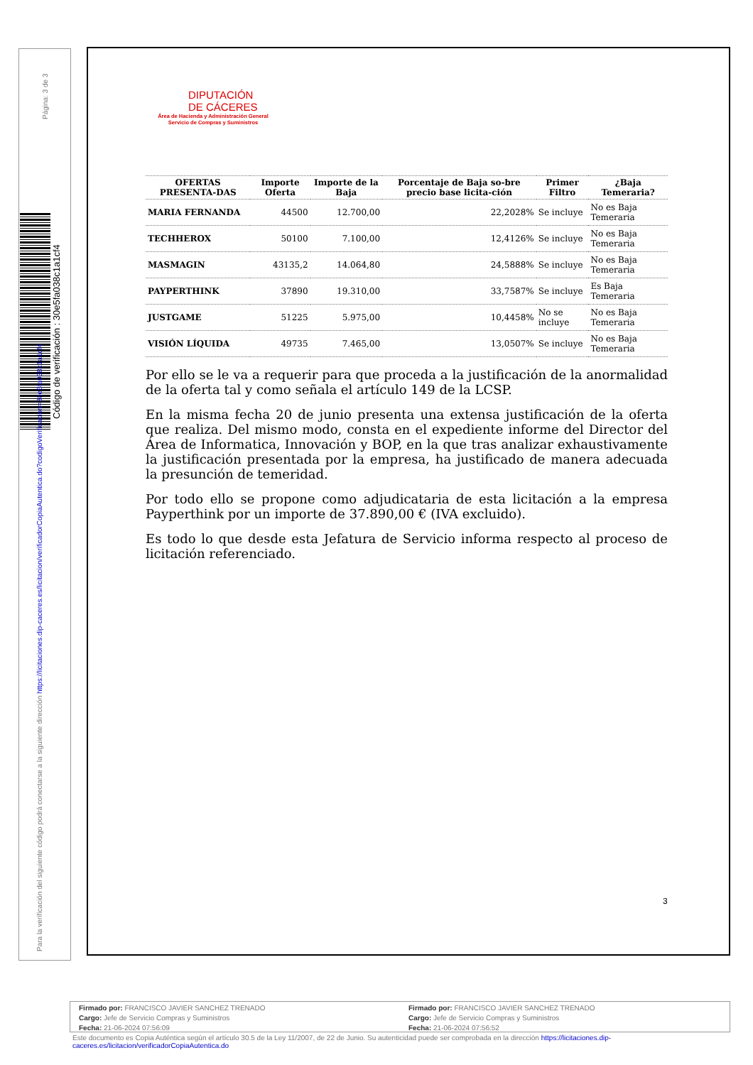Página: 3 de 3
Código de verificación : 30e5fa038c1a1cf4
Para la verificación del siguiente código podrá conectarse a la siguiente dirección https://licitaciones.dip-caceres.es/licitacion/verificadorCopiaAutentica.do?codigoVerificacion=30e5fa038c1a1cf4
DIPUTACIÓN
DE CÁCERES
Área de Hacienda y Administración General
Servicio de Compras y Suministros
| OFERTAS PRESENTA-DAS | Importe Oferta | Importe de la Baja | Porcentaje de Baja so-bre precio base licita-ción | Primer Filtro | ¿Baja Temeraria? |
| --- | --- | --- | --- | --- | --- |
| MARIA FERNANDA | 44500 | 12.700,00 | 22,2028% | Se incluye | No es Baja Temeraria |
| TECHHEROX | 50100 | 7.100,00 | 12,4126% | Se incluye | No es Baja Temeraria |
| MASMAGIN | 43135,2 | 14.064,80 | 24,5888% | Se incluye | No es Baja Temeraria |
| PAYPERTHINK | 37890 | 19.310,00 | 33,7587% | Se incluye | Es Baja Temeraria |
| JUSTGAME | 51225 | 5.975,00 | 10,4458% | No se incluye | No es Baja Temeraria |
| VISIÓN LÍQUIDA | 49735 | 7.465,00 | 13,0507% | Se incluye | No es Baja Temeraria |
Por ello se le va a requerir para que proceda a la justificación de la anormalidad de la oferta tal y como señala el artículo 149 de la LCSP.
En la misma fecha 20 de junio presenta una extensa justificación de la oferta que realiza. Del mismo modo, consta en el expediente informe del Director del Área de Informatica, Innovación y BOP, en la que tras analizar exhaustivamente la justificación presentada por la empresa, ha justificado de manera adecuada la presunción de temeridad.
Por todo ello se propone como adjudicataria de esta licitación a la empresa Payperthink por un importe de 37.890,00 € (IVA excluido).
Es todo lo que desde esta Jefatura de Servicio informa respecto al proceso de licitación referenciado.
3
Firmado por: FRANCISCO JAVIER SANCHEZ TRENADO
Cargo: Jefe de Servicio Compras y Suministros
Fecha: 21-06-2024 07:56:09
Firmado por: FRANCISCO JAVIER SANCHEZ TRENADO
Cargo: Jefe de Servicio Compras y Suministros
Fecha: 21-06-2024 07:56:52
Este documento es Copia Auténtica según el artículo 30.5 de la Ley 11/2007, de 22 de Junio. Su autenticidad puede ser comprobada en la dirección https://licitaciones.dip-caceres.es/licitacion/verificadorCopiaAutentica.do